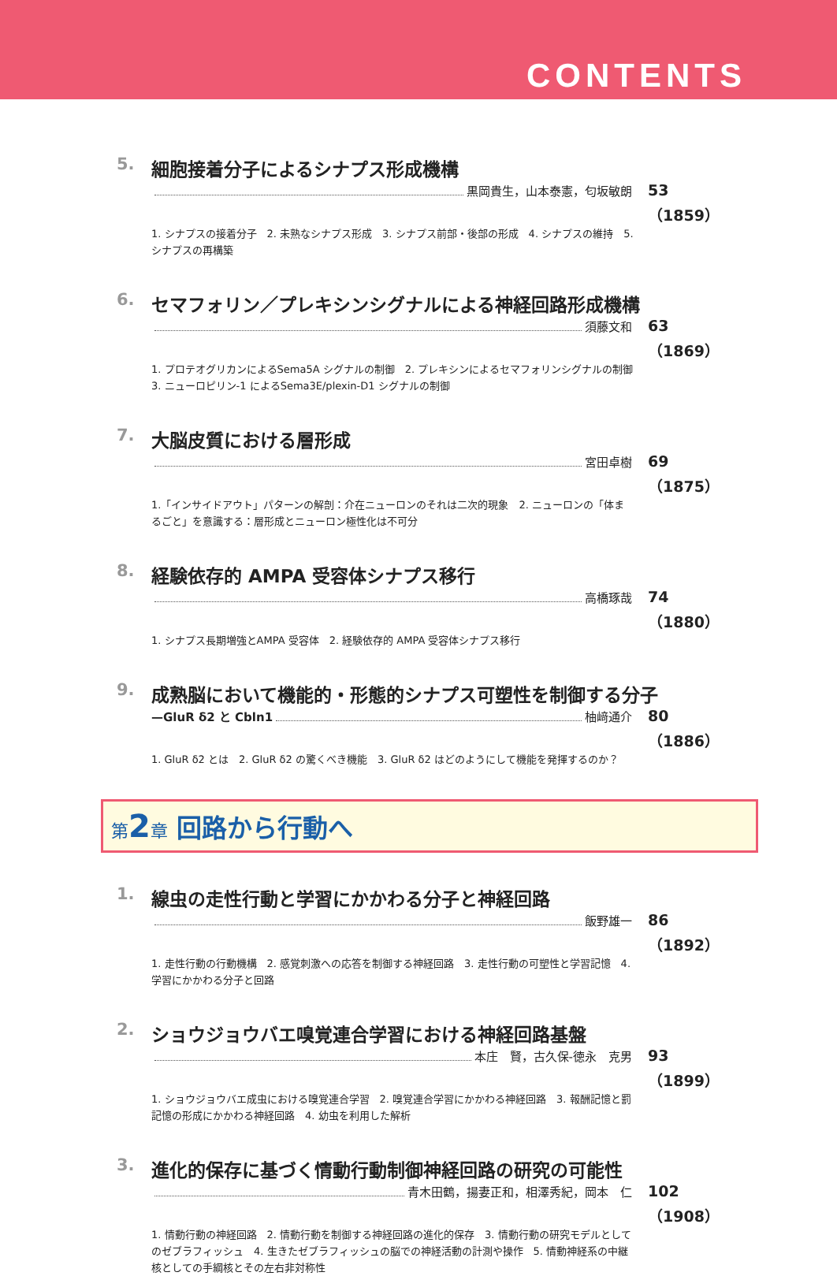CONTENTS
5. 細胞接着分子によるシナプス形成機構
黒岡貴生，山本泰憲，匂坂敏朗 53（1859）
1. シナプスの接着分子　2. 未熟なシナプス形成　3. シナプス前部・後部の形成　4. シナプスの維持　5. シナプスの再構築
6. セマフォリン／プレキシンシグナルによる神経回路形成機構
須藤文和 63（1869）
1. プロテオグリカンによるSema5A シグナルの制御　2. プレキシンによるセマフォリンシグナルの制御　3. ニューロピリン-1 によるSema3E/plexin-D1 シグナルの制御
7. 大脳皮質における層形成
宮田卓樹 69（1875）
1.「インサイドアウト」パターンの解剖：介在ニューロンのそれは二次的現象　2. ニューロンの「体まるごと」を意識する：層形成とニューロン極性化は不可分
8. 経験依存的 AMPA 受容体シナプス移行
高橋琢哉 74（1880）
1. シナプス長期増強とAMPA 受容体　2. 経験依存的 AMPA 受容体シナプス移行
9. 成熟脳において機能的・形態的シナプス可塑性を制御する分子
—GluR δ2 と Cbln1 柚﨑通介 80（1886）
1. GluR δ2 とは　2. GluR δ2 の驚くべき機能　3. GluR δ2 はどのようにして機能を発揮するのか？
第 2章 回路から行動へ
1. 線虫の走性行動と学習にかかわる分子と神経回路
飯野雄一 86（1892）
1. 走性行動の行動機構　2. 感覚刺激への応答を制御する神経回路　3. 走性行動の可塑性と学習記憶　4. 学習にかかわる分子と回路
2. ショウジョウバエ嗅覚連合学習における神経回路基盤
本庄　賢，古久保-徳永　克男 93（1899）
1. ショウジョウバエ成虫における嗅覚連合学習　2. 嗅覚連合学習にかかわる神経回路　3. 報酬記憶と罰記憶の形成にかかわる神経回路　4. 幼虫を利用した解析
3. 進化的保存に基づく情動行動制御神経回路の研究の可能性
青木田鶴，揚妻正和，相澤秀紀，岡本　仁 102（1908）
1. 情動行動の神経回路　2. 情動行動を制御する神経回路の進化的保存　3. 情動行動の研究モデルとしてのゼブラフィッシュ　4. 生きたゼブラフィッシュの脳での神経活動の計測や操作　5. 情動神経系の中継核としての手綱核とその左右非対称性